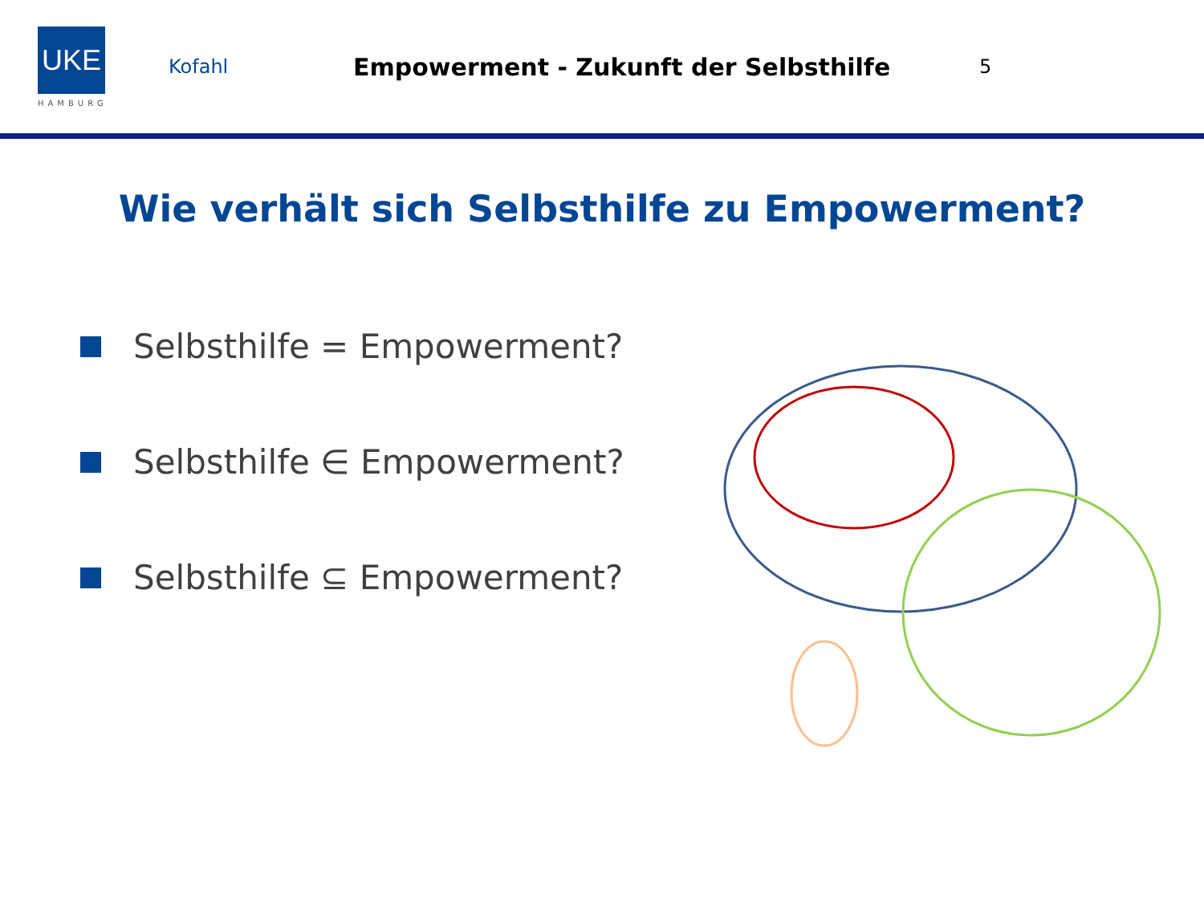UKE
HAMBURG
Kofahl
Empowerment - Zukunft der Selbsthilfe
5
Wie verhält sich Selbsthilfe zu Empowerment?
Selbsthilfe = Empowerment?
Selbsthilfe ∈ Empowerment?
Selbsthilfe ⊆ Empowerment?